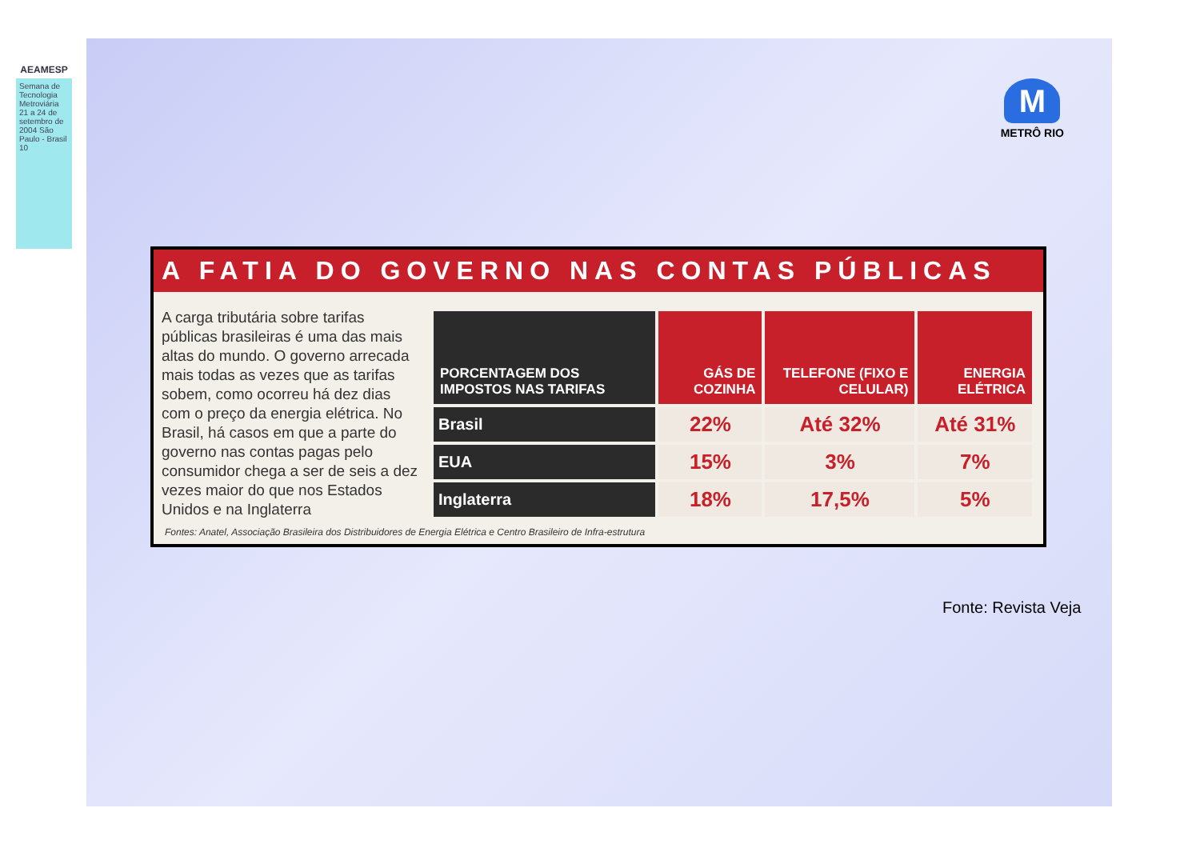AEAMESP
Semana de Tecnologia Metroviária 21 a 24 de setembro de 2004 São Paulo - Brasil 10
M
METRÔ RIO
A FATIA DO GOVERNO NAS CONTAS PÚBLICAS
A carga tributária sobre tarifas públicas brasileiras é uma das mais altas do mundo. O governo arrecada mais todas as vezes que as tarifas sobem, como ocorreu há dez dias com o preço da energia elétrica. No Brasil, há casos em que a parte do governo nas contas pagas pelo consumidor chega a ser de seis a dez vezes maior do que nos Estados Unidos e na Inglaterra
| PORCENTAGEM DOS IMPOSTOS NAS TARIFAS | GÁS DE COZINHA | TELEFONE (FIXO E CELULAR) | ENERGIA ELÉTRICA |
| --- | --- | --- | --- |
| Brasil | 22% | Até 32% | Até 31% |
| EUA | 15% | 3% | 7% |
| Inglaterra | 18% | 17,5% | 5% |
Fontes: Anatel, Associação Brasileira dos Distribuidores de Energia Elétrica e Centro Brasileiro de Infra-estrutura
Fonte: Revista Veja